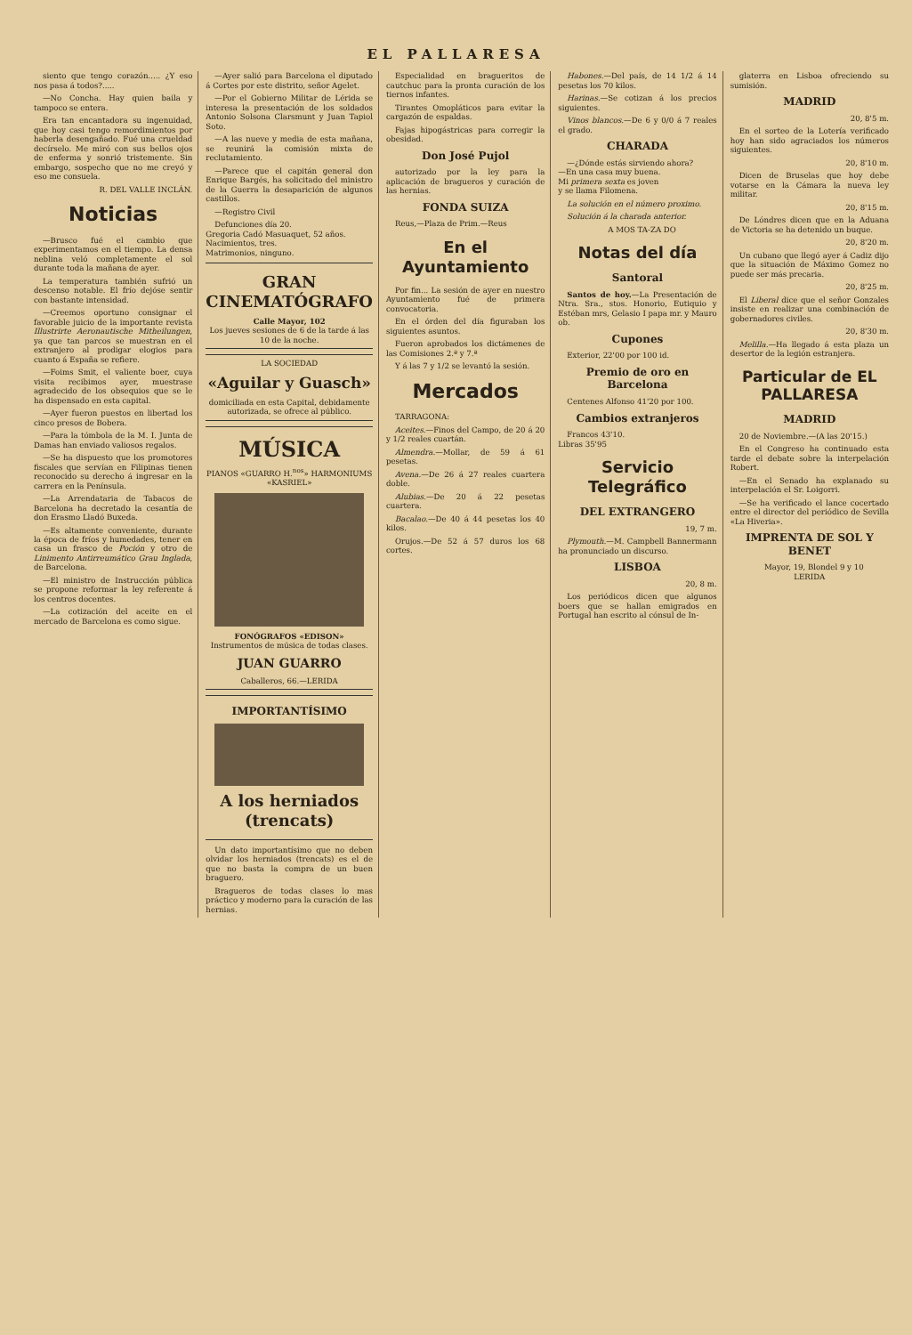EL PALLARESA
siento que tengo corazón..... ¿Y eso nos pasa á todos?.....
—No Concha. Hay quien baila y tampoco se entera.
Era tan encantadora su ingenuidad, que hoy casi tengo remordimientos por haberla desengañado. Fué una crueldad decírselo. Me miró con sus bellos ojos de enferma y sonrió tristemente. Sin embargo, sospecho que no me creyó y eso me consuela.
R. DEL VALLE INCLÁN.
Noticias
—Brusco fué el cambio que experimentamos en el tiempo. La densa neblina veló completamente el sol durante toda la mañana de ayer.
La temperatura también sufrió un descenso notable. El frío dejóse sentir con bastante intensidad.
—Creemos oportuno consignar el favorable juicio de la importante revista Illustrirte Aeronautische Mitheilungen, ya que tan parcos se muestran en el extranjero al prodigar elogios para cuanto á España se refiere.
—Foims Smit, el valiente boer, cuya visita recibimos ayer, muestrase agradecido de los obsequios que se le ha dispensado en esta capital.
—Ayer fueron puestos en libertad los cinco presos de Bobera.
—Para la tómbola de la M. I. Junta de Damas han enviado valiosos regalos.
—Se ha dispuesto que los promotores fiscales que servían en Filipinas tienen reconocido su derecho á ingresar en la carrera en la Península.
—La Arrendataria de Tabacos de Barcelona ha decretado la cesantía de don Erasmo Lladó Buxeda.
—Es altamente conveniente, durante la época de fríos y humedades, tener en casa un frasco de Poción y otro de Linimento Antirreumático Grau Inglada, de Barcelona.
—El ministro de Instrucción pública se propone reformar la ley referente á los centros docentes.
—La cotización del aceite en el mercado de Barcelona es como sigue.
—Ayer salió para Barcelona el diputado á Cortes por este distrito, señor Agelet.
—Por el Gobierno Militar de Lérida se interesa la presentación de los soldados Antonio Solsona Clarsmunt y Juan Tapiol Soto.
—A las nueve y media de esta mañana, se reunirá la comisión mixta de reclutamiento.
—Parece que el capitán general don Enrique Bargés, ha solicitado del ministro de la Guerra la desaparición de algunos castillos.
—Registro Civil
Defunciones día 20.
Gregoria Cadó Masuaquet, 52 años.
Nacimientos, tres.
Matrimonios, ninguno.
GRAN CINEMATÓGRAFO
Calle Mayor, 102
Los jueves sesiones de 6 de la tarde á las 10 de la noche.
LA SOCIEDAD
«Aguilar y Guasch»
domiciliada en esta Capital, debidamente autorizada, se ofrece al público.
MÚSICA
PIANOS «GUARRO H.<sup>nos</sup>» HARMONIUMS «KASRIEL»
FONÓGRAFOS «EDISON»
Instrumentos de música de todas clases.
JUAN GUARRO
Caballeros, 66.—LERIDA
IMPORTANTÍSIMO
A los herniados (trencats)
Un dato importantísimo que no deben olvidar los herniados (trencats) es el de que no basta la compra de un buen braguero.
Bragueros de todas clases lo mas práctico y moderno para la curación de las hernias.
Especialidad en bragueritos de cautchuc para la pronta curación de los tiernos infantes.
Tirantes Omopláticos para evitar la cargazón de espaldas.
Fajas hipogástricas para corregir la obesidad.
Don José Pujol
autorizado por la ley para la aplicación de bragueros y curación de las hernias.
FONDA SUIZA
Reus,—Plaza de Prim.—Reus
En el Ayuntamiento
Por fin... La sesión de ayer en nuestro Ayuntamiento fué de primera convocatoria.
En el órden del día figuraban los siguientes asuntos.
Fueron aprobados los dictámenes de las Comisiones 2.ª y 7.ª
Y á las 7 y 1/2 se levantó la sesión.
Mercados
TARRAGONA:
Aceites.—Finos del Campo, de 20 á 20 y 1/2 reales cuartán.
Almendra.—Mollar, de 59 á 61 pesetas.
Avena.—De 26 á 27 reales cuartera doble.
Alubias.—De 20 á 22 pesetas cuartera.
Bacalao.—De 40 á 44 pesetas los 40 kilos.
Orujos.—De 52 á 57 duros los 68 cortes.
Habones.—Del país, de 14 1/2 á 14 pesetas los 70 kilos.
Harinas.—Se cotizan á los precios siguientes.
Vinos blancos.—De 6 y 0/0 á 7 reales el grado.
CHARADA
—¿Dónde estás sirviendo ahora?
—En una casa muy buena.
Mi primera sexta es joven
y se llama Filomena.
La solución en el número proximo.
Solución á la charada anterior.
A MOS TA-ZA DO
Notas del día
Santoral
Santos de hoy.—La Presentación de Ntra. Sra., stos. Honorio, Eutiquio y Estéban mrs, Gelasio I papa mr. y Mauro ob.
Cupones
Exterior, 22'00 por 100 id.
Premio de oro en Barcelona
Centenes Alfonso 41'20 por 100.
Cambios extranjeros
Francos 43'10.
Libras 35'95
Servicio Telegráfico
DEL EXTRANGERO
19, 7 m.
Plymouth.—M. Campbell Bannermann ha pronunciado un discurso.
LISBOA
20, 8 m.
Los periódicos dicen que algunos boers que se hallan emigrados en Portugal han escrito al cónsul de In-
glaterra en Lisboa ofreciendo su sumisión.
MADRID
20, 8'5 m.
En el sorteo de la Lotería verificado hoy han sido agraciados los números siguientes.
20, 8'10 m.
Dicen de Bruselas que hoy debe votarse en la Cámara la nueva ley militar.
20, 8'15 m.
De Lóndres dicen que en la Aduana de Victoria se ha detenido un buque.
20, 8'20 m.
Un cubano que llegó ayer á Cadiz dijo que la situación de Máximo Gomez no puede ser más precaria.
20, 8'25 m.
El Liberal dice que el señor Gonzales insiste en realizar una combinación de gobernadores civiles.
20, 8'30 m.
Melilla.—Ha llegado á esta plaza un desertor de la legión estranjera.
Particular de EL PALLARESA
MADRID
20 de Noviembre.—(A las 20'15.)
En el Congreso ha continuado esta tarde el debate sobre la interpelación Robert.
—En el Senado ha explanado su interpelación el Sr. Loigorri.
—Se ha verificado el lance cocertado entre el director del periódico de Sevilla «La Hiveria».
IMPRENTA DE SOL Y BENET
Mayor, 19, Blondel 9 y 10
LERIDA